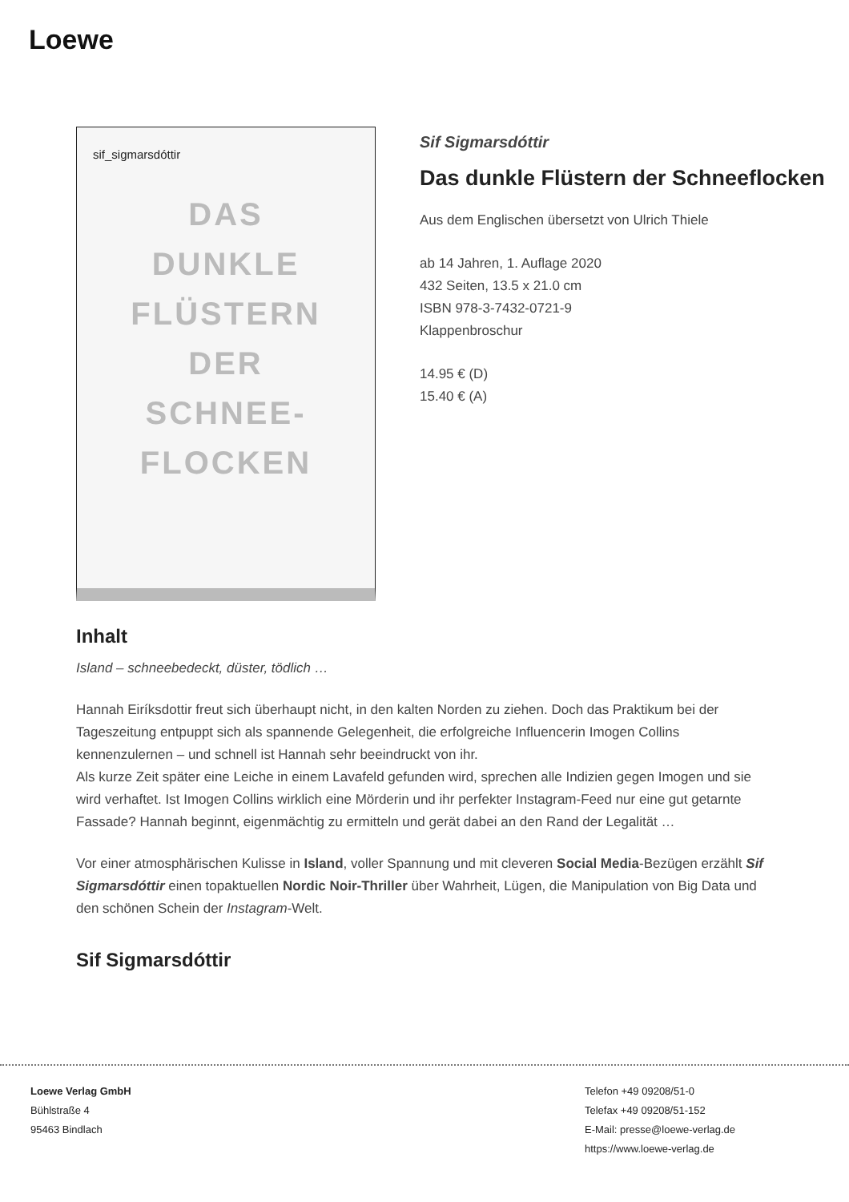Loewe
sif_sigmarsdóttir
DAS
DUNKLE
FLÜSTERN
DER
SCHNEE-
FLOCKEN
Sif Sigmarsdóttir
Das dunkle Flüstern der Schneeflocken
Aus dem Englischen übersetzt von Ulrich Thiele
ab 14 Jahren, 1. Auflage 2020
432 Seiten, 13.5 x 21.0 cm
ISBN 978-3-7432-0721-9
Klappenbroschur
14.95 € (D)
15.40 € (A)
Inhalt
Island – schneebedeckt, düster, tödlich …
Hannah Eiríksdottir freut sich überhaupt nicht, in den kalten Norden zu ziehen. Doch das Praktikum bei der Tageszeitung entpuppt sich als spannende Gelegenheit, die erfolgreiche Influencerin Imogen Collins kennenzulernen – und schnell ist Hannah sehr beeindruckt von ihr.
Als kurze Zeit später eine Leiche in einem Lavafeld gefunden wird, sprechen alle Indizien gegen Imogen und sie wird verhaftet. Ist Imogen Collins wirklich eine Mörderin und ihr perfekter Instagram-Feed nur eine gut getarnte Fassade? Hannah beginnt, eigenmächtig zu ermitteln und gerät dabei an den Rand der Legalität …
Vor einer atmosphärischen Kulisse in Island, voller Spannung und mit cleveren Social Media-Bezügen erzählt Sif Sigmarsdóttir einen topaktuellen Nordic Noir-Thriller über Wahrheit, Lügen, die Manipulation von Big Data und den schönen Schein der Instagram-Welt.
Sif Sigmarsdóttir
Loewe Verlag GmbH
Bühlstraße 4
95463 Bindlach
Telefon +49 09208/51-0
Telefax +49 09208/51-152
E-Mail: presse@loewe-verlag.de
https://www.loewe-verlag.de